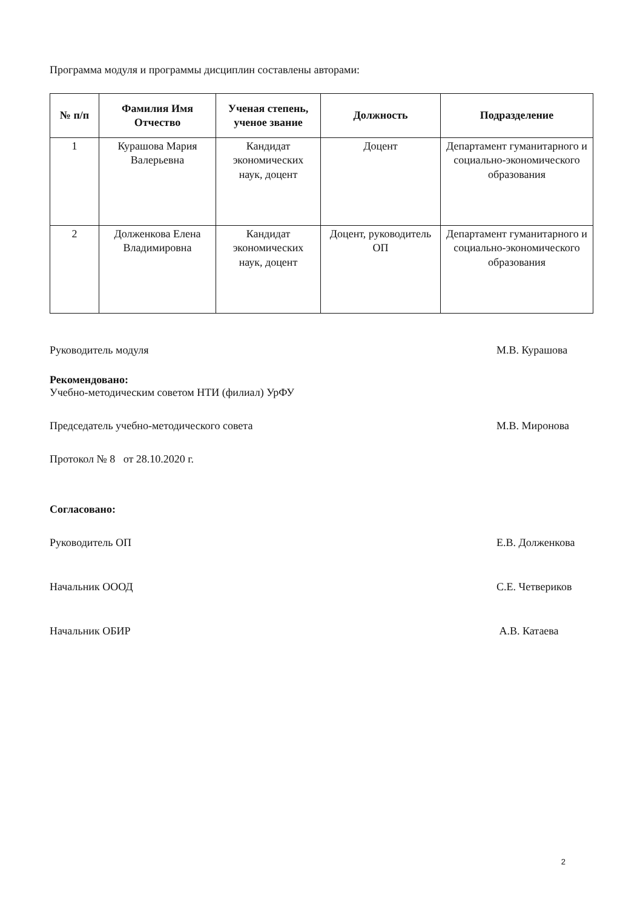Программа модуля и программы дисциплин составлены авторами:
| № п/п | Фамилия Имя Отчество | Ученая степень, ученое звание | Должность | Подразделение |
| --- | --- | --- | --- | --- |
| 1 | Курашова Мария Валерьевна | Кандидат экономических наук, доцент | Доцент | Департамент гуманитарного и социально-экономического образования |
| 2 | Долженкова Елена Владимировна | Кандидат экономических наук, доцент | Доцент, руководитель ОП | Департамент гуманитарного и социально-экономического образования |
Руководитель модуля М.В. Курашова
Рекомендовано:
Учебно-методическим советом НТИ (филиал) УрФУ
Председатель учебно-методического совета М.В. Миронова
Протокол № 8 от 28.10.2020 г.
Согласовано:
Руководитель ОП Е.В. Долженкова
Начальник ОООД С.Е. Четвериков
Начальник ОБИР А.В. Катаева
2